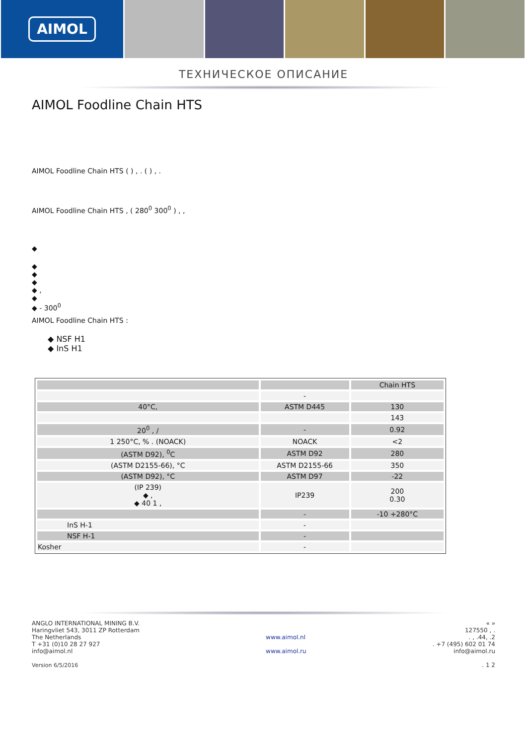AIMOL
ТЕХНИЧЕСКОЕ ОПИСАНИЕ
AIMOL Foodline Chain HTS
AIMOL Foodline Chain HTS ( ) , . ( ) , .
AIMOL Foodline Chain HTS , ( 280<sup>0</sup> 300<sup>0</sup> ) , ,
◆
◆
◆
◆
◆ ,
◆
◆ - 300<sup>0</sup>
AIMOL Foodline Chain HTS :
◆ NSF H1
◆ InS H1
| | | Chain HTS |
| | - | |
| 40°C, | ASTM D445 | 130 |
| | | 143 |
| 20<sup>0</sup> , / | - | 0.92 |
| 1 250°C, % . (NOACK) | NOACK | <2 |
| (ASTM D92), <sup>0</sup>C | ASTM D92 | 280 |
| (ASTM D2155-66), °C | ASTM D2155-66 | 350 |
| (ASTM D92), °C | ASTM D97 | -22 |
| (IP 239) ◆ , ◆ 40 1 , | IP239 | 200 0.30 |
| | - | -10 +280°C |
| InS H-1 | - | |
| NSF H-1 | - | |
| Kosher | - | |
ANGLO INTERNATIONAL MINING B.V.
Haringvliet 543, 3011 ZP Rotterdam
The Netherlands
T +31 (0)10 28 27 927
info@aimol.nl
Version 6/5/2016
www.aimol.nl
www.aimol.ru
« »
127550 , .
. , .44, .2
. +7 (495) 602 01 74
info@aimol.ru
. 1 2